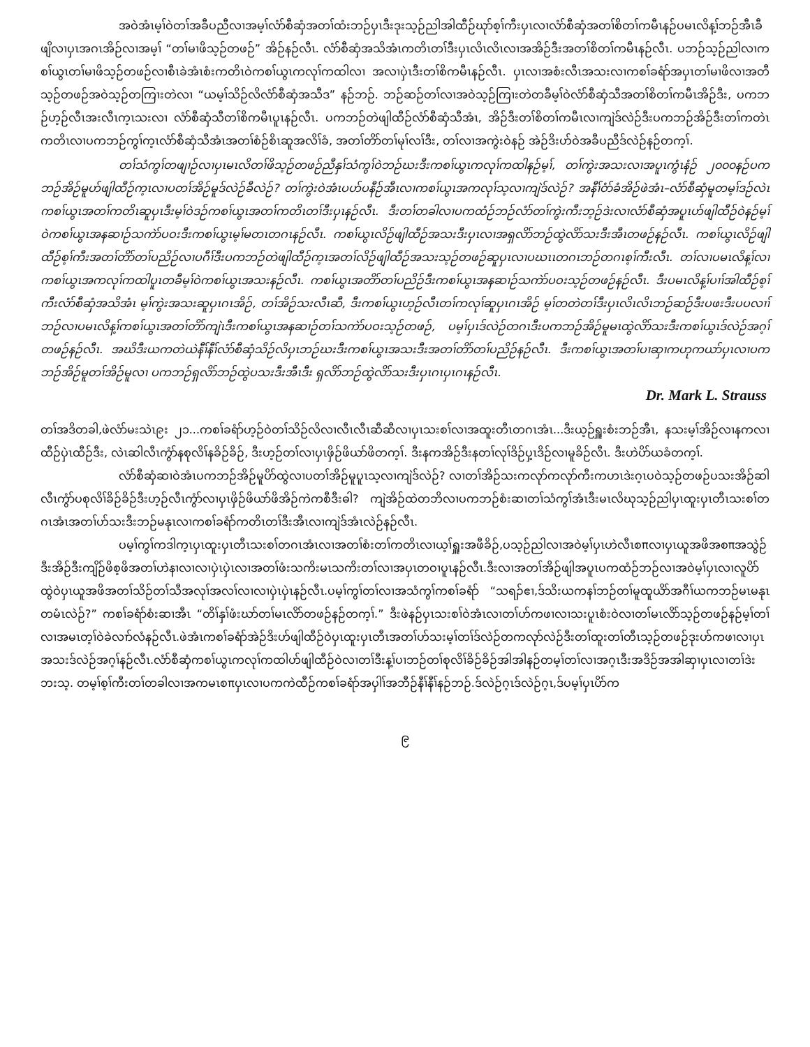အဝဲအံၤမ့ၢ်ဝဲတၢ်အခီပညီလၢအမ့ၢ်လံာ်စီဆှံအတၢ်ထံးဘဉ်ပှၤဒီးဒုးသ့ဉ်ညါအါထီဉ်ဃုာ်စ့ၢ်ကီးပှၤလၢလံာ်စီဆှံအတၢ်စိတၢ်ကမီၤနဉ်ပမၤလိန့ၢ်ဘဉ်အီၤခီဖျိလၢပှၤအဂၤအိဉ်လၢအမ့ၢ် “တၢ်မၢဖိသ့ဉ်တဖဉ်” အိဉ်နဉ်လီၤ. လံာ်စီဆှံအသိအံၤကတိၤတၢ်ဒီးပှၤလိၤလိၤလၢအအိဉ်ဒီးအတၢ်စိတၢ်ကမီၤနဉ်လီၤ. ပဘဉ်သ့ဉ်ညါလၢကစၢ်ယွၤတၢ်မၢဖိသ့ဉ်တဖဉ်လၢစီၤခဲအံၤစံးကတိၤဝဲကစၢ်ယွၤကလုၢ်ကထါလၢ အလၢပှဲၤဒီးတၢ်စိကမီၤနဉ်လီၤ. ပှၤလၢအစံးလီၤအသးလၢကစၢ်ခရံာ်အပှၤတၢ်မၢဖိလၢအတီသ့ဉ်တဖဉ်အဝဲသ့ဉ်တကြၢးတဲလၢ “ယမ့ၢ်သိဉ်လိလံာ်စီဆှံအသီဒ” နဉ်ဘဉ်. ဘဉ်ဆဉ်တၢ်လၢအဝဲသ့ဉ်ကြၢးတဲတခီမ့ၢ်ဝဲလံာ်စီဆှံသီအတၢ်စိတၢ်ကမီၤအိဉ်ဒီး, ပကဘဉ်ဟ့ဉ်လီၤအးလီၤက့ၤသးလၢ လံာ်စီဆှံသီတၢ်စိကမီၤပူၤနဉ်လီၤ. ပကဘဉ်တဲဖျါထီဉ်လံာ်စီဆှံသီအံၤ, အိဉ်ဒီးတၢ်စိတၢ်ကမီၤလၢကျဲဒ်လဲဉ်ဒီးပကဘဉ်အိဉ်ဒီးတၢ်ကတဲၤကတိၤလၢပကဘဉ်ကွၢ်က့ၤလံာ်စီဆှံသီအံၤအတၢ်စံဉ်စိၤဆူအလိၢ်ခံ, အတၢ်တိာ်တၢ်မုၢ်လၢ်ဒီး, တၢ်လၢအကွဲးဝဲနဉ် အဲဉ်ဒိးဟ်ဝဲအခီပညီဒ်လဲဉ်နဉ်တက့ၢ်.
တၢ်သံကွၢ်တဖျၢဉ်လၢပှၤမၤလိတၢ်ဖိသ့ဉ်တဖဉ်ညီနှၢ်သံကွၢ်ဝဲဘဉ်ဃးဒီးကစၢ်ယွၤကလုၢ်ကထါနဉ်မ့ၢ်, တၢ်ကွဲးအသးလၢအပူၤကွံၤနံဉ် ၂၀၀၀နဉ်ပကဘဉ်အိဉ်မူဟ်ဖျါထီဉ်က့ၤလၢပတၢ်အိဉ်မူဒ်လဲဉ်ခီလဲဉ်? တၢ်ကွဲးဝဲအံၤပဟ်ပနီဉ်အီၤလၢကစၢ်ယွၤအကလုၢ်သ့လၢကျဲဒ်လဲဉ်? အနီၢ်ဝံာ်ခံအိဉ်ဖဲအံၤ–လံာ်စီဆှံမူတမ့ၢ်ဒဉ်လဲၤကစၢ်ယွၤအတၢ်ကတိၤဆူပှၤဒီးမ့ၢ်ဝဲဒဉ်ကစၢ်ယွၤအတၢ်ကတိၤတၢ်ဒီးပှၤနဉ်လီၤ. ဒီးတၢ်တခါလၢပကထံဉ်ဘဉ်လံာ်တၢ်ကွဲးကီးဘ့ဉ်ဒဲးလၢလံာ်စီဆှံအပူၤဟ်ဖျါထီဉ်ဝဲနဉ်မ့ၢ်ဝဲကစၢ်ယွၤအနဆၢဉ်သကဲာ်ပဝးဒီးကစၢ်ယွၤမ့ၢ်မတၤတဂၤနဉ်လီၤ. ကစၢ်ယွၤလိဉ်ဖျါထီဉ်အသးဒီးပှၤလၢအရှလိာ်ဘဉ်ထွဲလိာ်သးဒီးအီၤတဖဉ်နဉ်လီၤ. ကစၢ်ယွၤလိဉ်ဖျါထီဉ်စ့ၢ်ကီးအတၢ်တိာ်တၢ်ပညိဉ်လၢပဂီၢ်ဒီးပကဘဉ်တဲဖျါထီဉ်က့ၤအတၢ်လိဉ်ဖျါထီဉ်အသးသ့ဉ်တဖဉ်ဆူပှၤလၢပဃၤၤတဂၤဘဉ်တဂၤစ့ၢ်ကီးလီၤ. တၢ်လၢပမၤလိန့ၢ်လၢကစၢ်ယွၤအကလုၢ်ကထါပူၤတခီမ့ၢ်ဝဲကစၢ်ယွၤအသးနဉ်လီၤ. ကစၢ်ယွၤအတိာ်တၢ်ပညိဉ်ဒီးကစၢ်ယွၤအနဆၢဉ်သကဲာ်ပဝးသ့ဉ်တဖဉ်နဉ်လီၤ. ဒီးပမၤလိန့ၢ်ပၢၢ်အါထီဉ်စ့ၢ်ကီးလံာ်စီဆှံအသိအံၤ မ့ၢ်ကွဲးအသးဆူပှၤဂၤအိဉ်, တၢ်အိဉ်သးလီၤဆီ, ဒီးကစၢ်ယွၤဟ့ဉ်လီၤတၢ်ကလုၢ်ဆူပှၤဂၤအိဉ် မ့ၢ်တတဲတၢ်ဒီးပှၤလိၤလိၤဘဉ်ဆဉ်ဒီးပဖးဒီးပပလၢၢ်ဘဉ်လၢပမၤလိန့ၢ်ကစၢ်ယွၤအတၢ်တိာ်ကျဲၤဒီးကစၢ်ယွၤအနဆၢဉ်တၢ်သကဲာ်ပဝးသ့ဉ်တဖဉ်, ပမ့ၢ်ပှၤဒ်လဲဉ်တဂၤဒီးပကဘဉ်အိဉ်မူမၤထွဲလိာ်သးဒီးကစၢ်ယွၤဒ်လဲဉ်အဂ့ၢ်တဖဉ်နဉ်လီၤ. အဃိဒီးယကတဲယဲနီၢ်နီၢ်လံာ်စီဆှံသိဉ်လိပှၤဘဉ်ဃးဒီးကစၢ်ယွၤအသးဒီးအတၢ်တိာ်တၢ်ပညိဉ်နဉ်လီၤ. ဒီးကစၢ်ယွၤအတၢ်ပၢဆှၢကဟုကယာ်ပှၤလၢပကဘဉ်အိဉ်မူတၢ်အိဉ်မူလၢ ပကဘဉ်ရှလိာ်ဘဉ်ထွဲပသးဒီးအီၤဒီး ရှလိာ်ဘဉ်ထွဲလိာ်သးဒီးပှၤဂၤပှၤဂၤနဉ်လီၤ.
Dr. Mark L. Strauss
တၢ်အဒိတခါ,ဖဲလံာ်မးသဲၤ၉း ၂၁...ကစၢ်ခရံာ်ဟ့ဉ်ဝဲတၢ်သိဉ်လိလၢလီၤလီၤဆီဆီလၢပှၤသးစၢ်လၢအထူးတီၤတဂၤအံၤ...ဒီးယ့ဉ်ရှူးစံးဘဉ်အီၤ, နသးမ့ၢ်အိဉ်လၢနကလၢထီဉ်ပှဲၤထီဉ်ဒီး, လဲၤဆါလီၤကွံာ်နစုလိၢ်နခိဉ်ခိဉ်, ဒီးဟ့ဉ်တၢ်လၢပှၤဖှိဉ်ဖိယာ်ဖိတက့ၢ်. ဒီးနကအိဉ်ဒီးနတၢ်လုၢ်ဒိဉ်ပှ့ၤဒိဉ်လၢမူခိဉ်လီၤ. ဒီးဟဲပိာ်ယခံတက့ၢ်.
လံာ်စီဆှံဆၢဝဲအံၤပကဘဉ်အိဉ်မူပိာ်ထွဲလၢပတၢ်အိဉ်မူပူၤသ့လၢကျဲဒ်လဲဉ်? လၢတၢ်အိဉ်သးကလုာ်ကလုာ်ကီးကဟၤဒဲးဂ့ၤပဝဲသ့ဉ်တဖဉ်ပသးအိဉ်ဆါလီၤကွံာ်ပစုလိၢ်ခိဉ်ခိဉ်ဒီးဟ့ဉ်လီၤကွံာ်လၢပှၤဖှိဉ်ဖိယာ်ဖိအိဉ်ကဲကစီဒီးဓါ? ကျဲအိဉ်ထဲတဘိလၢပကဘဉ်စံးဆၢတၢ်သံကွၢ်အံၤဒီးမၤလိဃုသ့ဉ်ညါပှၤထူးပှၤတီၤသးစၢ်တဂၤအံၤအတၢ်ဟ်သးဒီးဘဉ်မနုၤလၢကစၢ်ခရံာ်ကတိၤတၢ်ဒီးအီၤလၢကျဲဒ်အံၤလဲဉ်နဉ်လီၤ.
ပမ့ၢ်ကွၢ်ကဒါက့ၤပှၤထူးပှၤတီၤသးစၢ်တဂၤအံၤလၢအတၢ်စံးတၢ်ကတိၤလၢယ့ၢ်ရှူးအဖီခိဉ်,ပသ့ဉ်ညါလၢအဝဲမ့ၢ်ပှၤဟဲလီၤစπလၢပှၤယူအဖိအစπအသွဲဉ်ဒီးအိဉ်ဒီးကျိဉ်ဖိစ့ဖိအတၢ်ဟဲနၢလၢလၢပှဲၤပှဲၤလၢအတၢ်ဖံးသကိးမၤသကိးတၢ်လၢအပှၤတဝၢပူၤနဉ်လီၤ.ဒီးလၢအတၢ်အိဉ်ဖျါအပူၤပကထံဉ်ဘဉ်လၢအဝဲမ့ၢ်ပှၤလၢလူပိာ်ထွဲဝဲပှၤယူအဖိအတၢ်သိဉ်တၢ်သီအလုၢ်အလၢ်လၢလၢပှဲၤပှဲၤနဉ်လီၤ.ပမ့ၢ်ကွၢ်တၢ်လၢအသံကွၢ်ကစၢ်ခရံာ် “သရၣ်ဧၢ,ဒ်သိးယကနၢ်ဘဉ်တၢ်မူထူယိာ်အဂီၢ်ယကဘဉ်မၤမနုၤတမံၤလဲဉ်?” ကစၢ်ခရံာ်စံးဆၢအီၤ “တိၢ်နှၢ်ဖံးဃာ်တၢ်မၤလိာ်တဖဉ်နဉ်တက့ၢ်.” ဒီးဖဲနဉ်ပှၤသးစၢ်ဝဲအံၤလၢတၢ်ဟ်ကဖၢလၢသးပူၤစံးဝဲလၢတၢ်မၤလိာ်သ့ဉ်တဖဉ်နဉ်မ့ၢ်တၢ်လၢအမၤတ့ၢ်ဝဲခဲလၢာ်လံနဉ်လီၤ.ဖဲအံၤကစၢ်ခရံာ်အဲဉ်ဒိးဟ်ဖျါထီဉ်ဝဲပှၤထူးပှၤတီၤအတၢ်ဟ်သးမ့ၢ်တၢ်ဒ်လဲဉ်တကလုာ်လဲဉ်ဒီးတၢ်ထူးတၢ်တီၤသ့ဉ်တဖဉ်ဒုးဟ်ကဖၢလၢပှၤအသးဒ်လဲဉ်အဂ့ၢ်နဉ်လီၤ.လံာ်စီဆှံကစၢ်ယွၤကလုၢ်ကထါဟ်ဖျါထီဉ်ဝဲလၢတၢ်ဒီးန့ၢ်ပၢဘဉ်တၢ်စုလိၢ်ခိဉ်ခိဉ်အါအါနဉ်တမ့ၢ်တၢ်လၢအဂ့ၤဒီးအဒိဉ်အအါဆှၢပှၤလၢတၢ်ဒဲးဘးသ့. တမ့ၢ်စ့ၢ်ကီးတၢ်တခါလၢအကမၤစπပှၤလၢပကကဲထီဉ်ကစၢ်ခရံာ်အပှါၢ်အဘီဉ်နီၢ်နီၢ်နဉ်ဘဉ်.ဒ်လဲဉ်ဂ့ၤဒ်လဲဉ်ဂ့ၤ,ဒ်ပမ့ၢ်ပှၤပိာ်က
၉